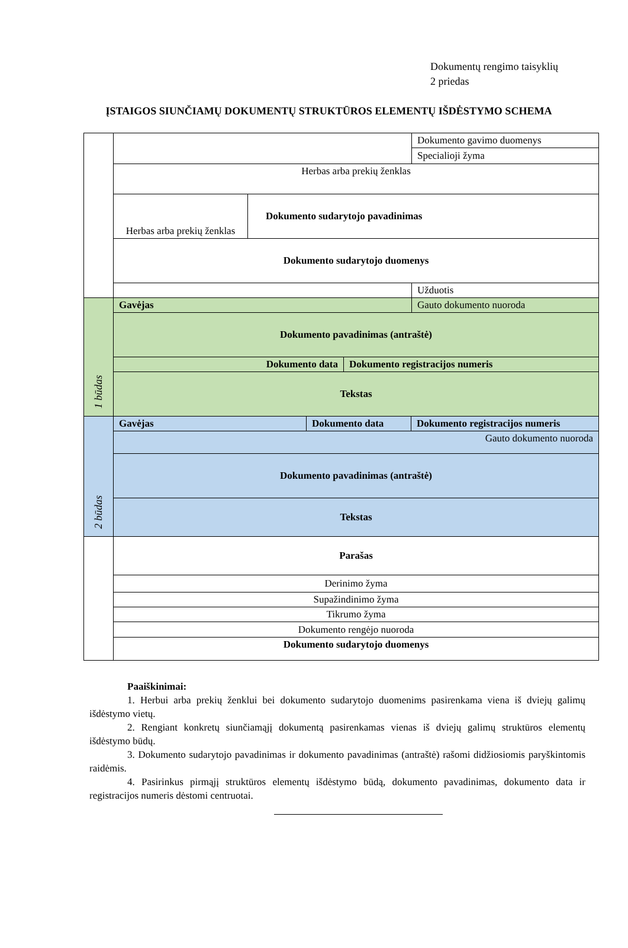Dokumentų rengimo taisyklių
2 priedas
ĮSTAIGOS SIUNČIAMŲ DOKUMENTŲ STRUKTŪROS ELEMENTŲ IŠDĖSTYMO SCHEMA
| | / / Dokumento gavimo duomenys / / / Specialioji žyma / / Herbas arba prekių ženklas / / / / Herbas arba prekių ženklas / Dokumento sudarytojo pavadinimas / / / / Dokumento sudarytojo duomenys / / / / Užduotis / |
| 1 būdas | / Gavėjas / Gauto dokumento nuoroda / / Dokumento pavadinimas (antraštė) / / / / Dokumento data / Dokumento registracijos numeris / / / / Tekstas / / |
| 2 būdas | / / Gavėjas / Dokumento data / Dokumento registracijos numeris / / / Gauto dokumento nuoroda / / Dokumento pavadinimas (antraštė) / / Tekstas / |
| | / Parašas / / Derinimo žyma / / Supažindinimo žyma / / Tikrumo žyma / / Dokumento rengėjo nuoroda / / Dokumento sudarytojo duomenys / |
Paaiškinimai:
1. Herbui arba prekių ženklui bei dokumento sudarytojo duomenims pasirenkama viena iš dviejų galimų išdėstymo vietų.
2. Rengiant konkretų siunčiamąjį dokumentą pasirenkamas vienas iš dviejų galimų struktūros elementų išdėstymo būdų.
3. Dokumento sudarytojo pavadinimas ir dokumento pavadinimas (antraštė) rašomi didžiosiomis paryškintomis raidėmis.
4. Pasirinkus pirmąjį struktūros elementų išdėstymo būdą, dokumento pavadinimas, dokumento data ir registracijos numeris dėstomi centruotai.